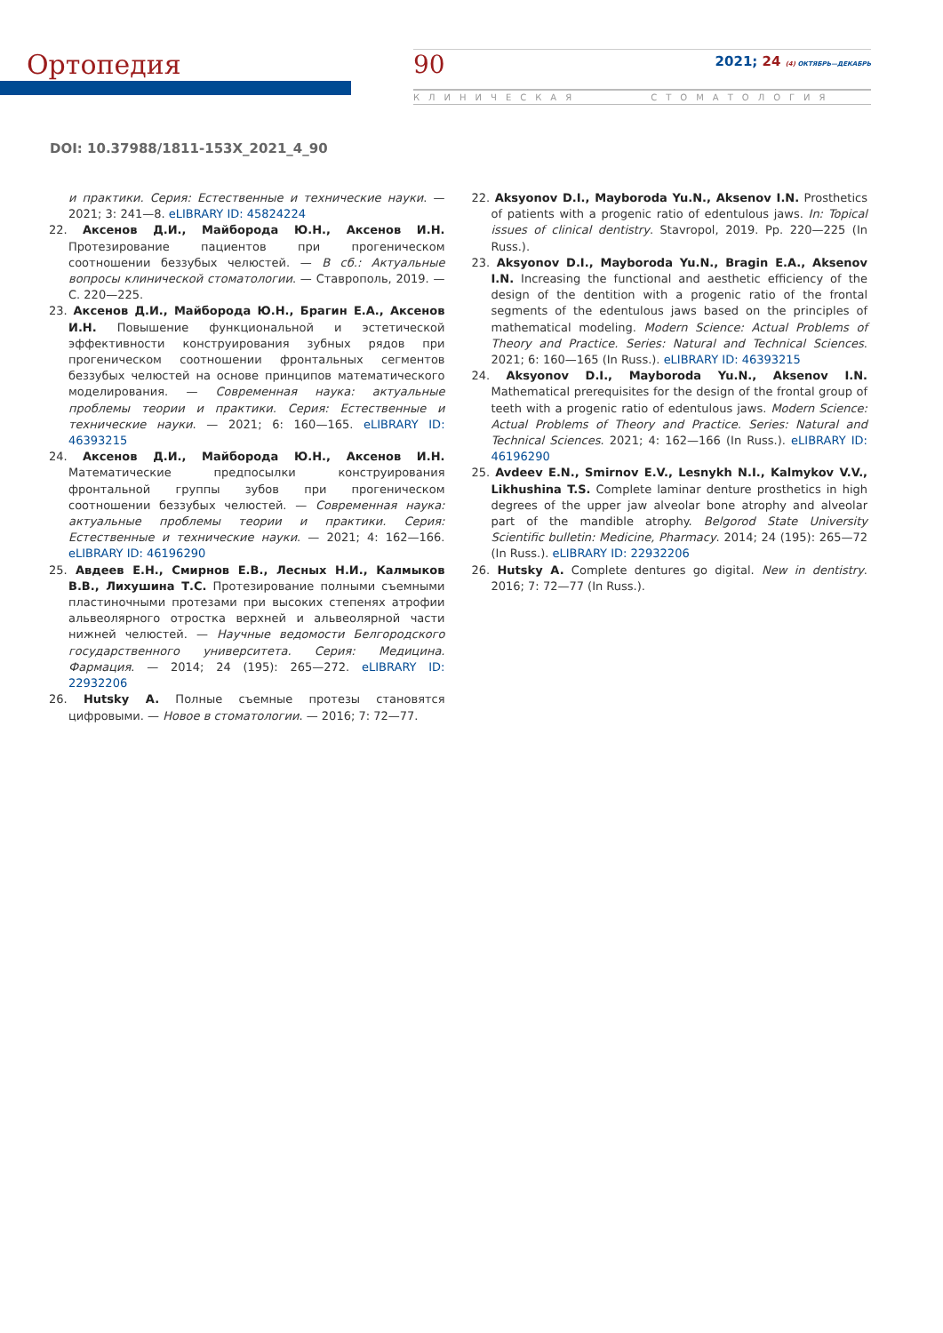Ортопедия
90
2021; 24 (4) ОКТЯБРЬ—ДЕКАБРЬ
КЛИНИЧЕСКАЯ СТОМАТОЛОГИЯ
DOI: 10.37988/1811-153X_2021_4_90
и практики. Серия: Естественные и технические науки. — 2021; 3: 241—8. eLIBRARY ID: 45824224
22. Аксенов Д.И., Майборода Ю.Н., Аксенов И.Н. Протезирование пациентов при прогеническом соотношении беззубых челюстей. — В сб.: Актуальные вопросы клинической стоматологии. — Ставрополь, 2019. — С. 220—225.
23. Аксенов Д.И., Майборода Ю.Н., Брагин Е.А., Аксенов И.Н. Повышение функциональной и эстетической эффективности конструирования зубных рядов при прогеническом соотношении фронтальных сегментов беззубых челюстей на основе принципов математического моделирования. — Современная наука: актуальные проблемы теории и практики. Серия: Естественные и технические науки. — 2021; 6: 160—165. eLIBRARY ID: 46393215
24. Аксенов Д.И., Майборода Ю.Н., Аксенов И.Н. Математические предпосылки конструирования фронтальной группы зубов при прогеническом соотношении беззубых челюстей. — Современная наука: актуальные проблемы теории и практики. Серия: Естественные и технические науки. — 2021; 4: 162—166. eLIBRARY ID: 46196290
25. Авдеев Е.Н., Смирнов Е.В., Лесных Н.И., Калмыков В.В., Лихушина Т.С. Протезирование полными съемными пластиночными протезами при высоких степенях атрофии альвеолярного отростка верхней и альвеолярной части нижней челюстей. — Научные ведомости Белгородского государственного университета. Серия: Медицина. Фармация. — 2014; 24 (195): 265—272. eLIBRARY ID: 22932206
26. Hutsky A. Полные съемные протезы становятся цифровыми. — Новое в стоматологии. — 2016; 7: 72—77.
22. Aksyonov D.I., Mayboroda Yu.N., Aksenov I.N. Prosthetics of patients with a progenic ratio of edentulous jaws. In: Topical issues of clinical dentistry. Stavropol, 2019. Pp. 220—225 (In Russ.).
23. Aksyonov D.I., Mayboroda Yu.N., Bragin E.A., Aksenov I.N. Increasing the functional and aesthetic efficiency of the design of the dentition with a progenic ratio of the frontal segments of the edentulous jaws based on the principles of mathematical modeling. Modern Science: Actual Problems of Theory and Practice. Series: Natural and Technical Sciences. 2021; 6: 160—165 (In Russ.). eLIBRARY ID: 46393215
24. Aksyonov D.I., Mayboroda Yu.N., Aksenov I.N. Mathematical prerequisites for the design of the frontal group of teeth with a progenic ratio of edentulous jaws. Modern Science: Actual Problems of Theory and Practice. Series: Natural and Technical Sciences. 2021; 4: 162—166 (In Russ.). eLIBRARY ID: 46196290
25. Avdeev E.N., Smirnov E.V., Lesnykh N.I., Kalmykov V.V., Likhushina T.S. Complete laminar denture prosthetics in high degrees of the upper jaw alveolar bone atrophy and alveolar part of the mandible atrophy. Belgorod State University Scientific bulletin: Medicine, Pharmacy. 2014; 24 (195): 265—72 (In Russ.). eLIBRARY ID: 22932206
26. Hutsky A. Complete dentures go digital. New in dentistry. 2016; 7: 72—77 (In Russ.).